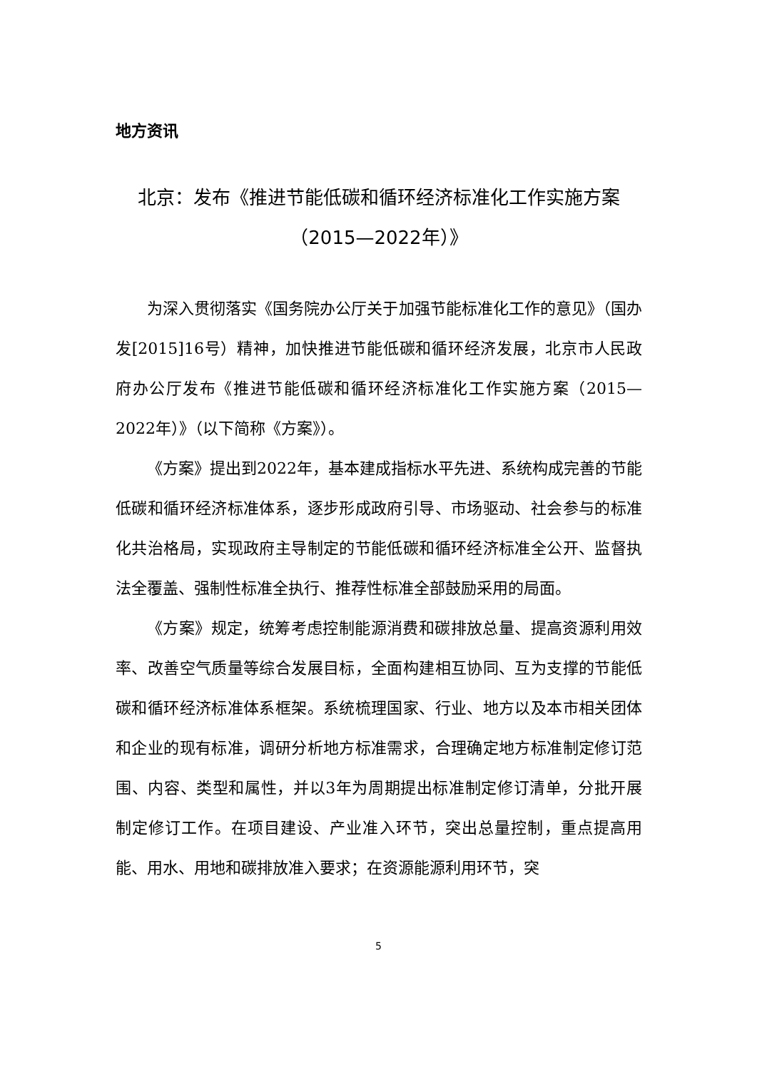地方资讯
北京：发布《推进节能低碳和循环经济标准化工作实施方案（2015—2022年）》
为深入贯彻落实《国务院办公厅关于加强节能标准化工作的意见》（国办发[2015]16号）精神，加快推进节能低碳和循环经济发展，北京市人民政府办公厅发布《推进节能低碳和循环经济标准化工作实施方案（2015—2022年）》（以下简称《方案》）。
《方案》提出到2022年，基本建成指标水平先进、系统构成完善的节能低碳和循环经济标准体系，逐步形成政府引导、市场驱动、社会参与的标准化共治格局，实现政府主导制定的节能低碳和循环经济标准全公开、监督执法全覆盖、强制性标准全执行、推荐性标准全部鼓励采用的局面。
《方案》规定，统筹考虑控制能源消费和碳排放总量、提高资源利用效率、改善空气质量等综合发展目标，全面构建相互协同、互为支撑的节能低碳和循环经济标准体系框架。系统梳理国家、行业、地方以及本市相关团体和企业的现有标准，调研分析地方标准需求，合理确定地方标准制定修订范围、内容、类型和属性，并以3年为周期提出标准制定修订清单，分批开展制定修订工作。在项目建设、产业准入环节，突出总量控制，重点提高用能、用水、用地和碳排放准入要求；在资源能源利用环节，突
5